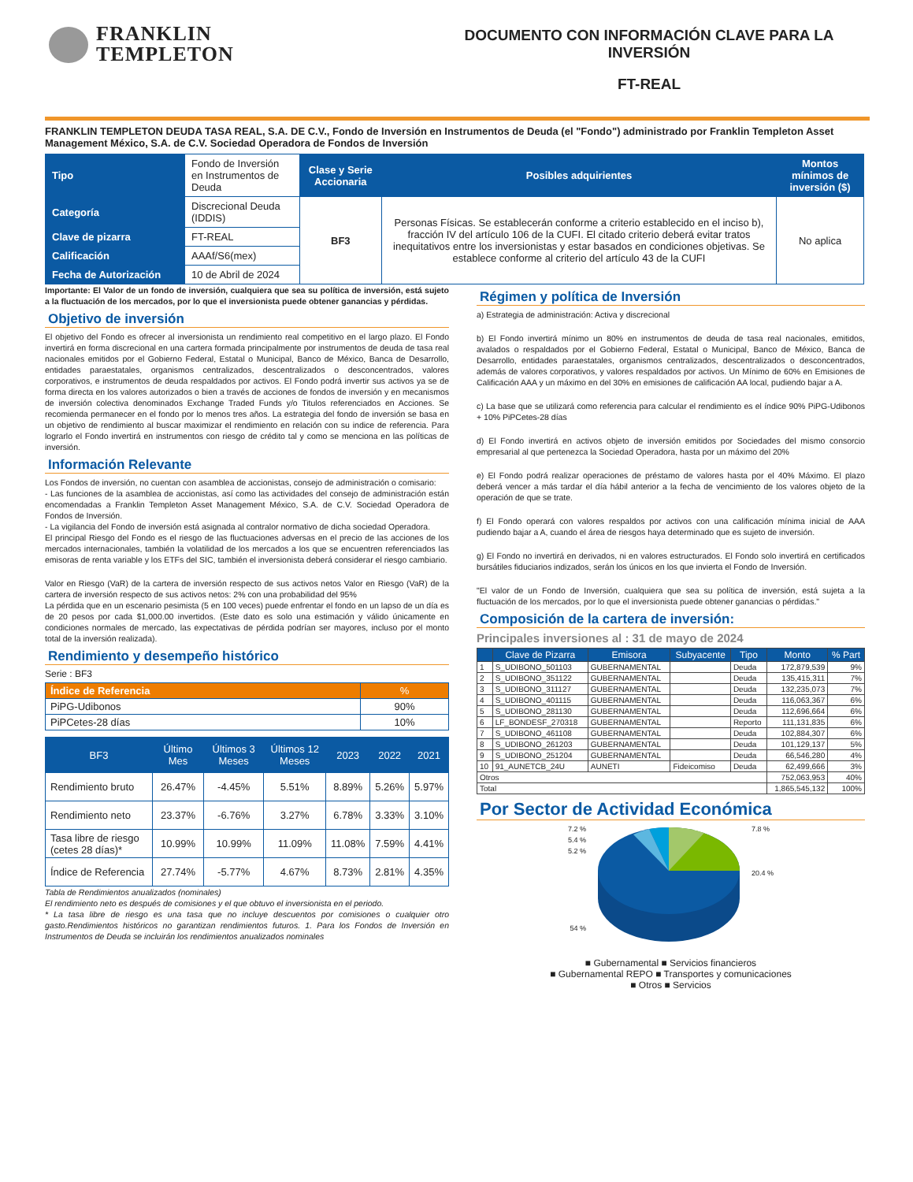FRANKLIN
TEMPLETON
DOCUMENTO CON INFORMACIÓN CLAVE PARA LA INVERSIÓN
FT-REAL
FRANKLIN TEMPLETON DEUDA TASA REAL, S.A. DE C.V., Fondo de Inversión en Instrumentos de Deuda (el "Fondo") administrado por Franklin Templeton Asset Management México, S.A. de C.V. Sociedad Operadora de Fondos de Inversión
| Tipo | Fondo de Inversión en Instrumentos de Deuda | Clase y Serie Accionaria | Posibles adquirientes | Montos mínimos de inversión ($) |
| Categoría | Discrecional Deuda (IDDIS) | BF3 | Personas Físicas. Se establecerán conforme a criterio establecido en el inciso b), fracción IV del artículo 106 de la CUFI. El citado criterio deberá evitar tratos inequitativos entre los inversionistas y estar basados en condiciones objetivas. Se establece conforme al criterio del artículo 43 de la CUFI | No aplica |
| Clave de pizarra | FT-REAL | | | |
| Calificación | AAAf/S6(mex) | | | |
| Fecha de Autorización | 10 de Abril de 2024 | | | |
Importante: El Valor de un fondo de inversión, cualquiera que sea su política de inversión, está sujeto a la fluctuación de los mercados, por lo que el inversionista puede obtener ganancias y pérdidas.
Objetivo de inversión
El objetivo del Fondo es ofrecer al inversionista un rendimiento real competitivo en el largo plazo. El Fondo invertirá en forma discrecional en una cartera formada principalmente por instrumentos de deuda de tasa real nacionales emitidos por el Gobierno Federal, Estatal o Municipal, Banco de México, Banca de Desarrollo, entidades paraestatales, organismos centralizados, descentralizados o desconcentrados, valores corporativos, e instrumentos de deuda respaldados por activos. El Fondo podrá invertir sus activos ya se de forma directa en los valores autorizados o bien a través de acciones de fondos de inversión y en mecanismos de inversión colectiva denominados Exchange Traded Funds y/o Titulos referenciados en Acciones. Se recomienda permanecer en el fondo por lo menos tres años. La estrategia del fondo de inversión se basa en un objetivo de rendimiento al buscar maximizar el rendimiento en relación con su indice de referencia. Para lograrlo el Fondo invertirá en instrumentos con riesgo de crédito tal y como se menciona en las políticas de inversión.
Información Relevante
Los Fondos de inversión, no cuentan con asamblea de accionistas, consejo de administración o comisario:
- Las funciones de la asamblea de accionistas, así como las actividades del consejo de administración están encomendadas a Franklin Templeton Asset Management México, S.A. de C.V. Sociedad Operadora de Fondos de Inversión.
- La vigilancia del Fondo de inversión está asignada al contralor normativo de dicha sociedad Operadora.
El principal Riesgo del Fondo es el riesgo de las fluctuaciones adversas en el precio de las acciones de los mercados internacionales, también la volatilidad de los mercados a los que se encuentren referenciados las emisoras de renta variable y los ETFs del SIC, también el inversionista deberá considerar el riesgo cambiario.
Valor en Riesgo (VaR) de la cartera de inversión respecto de sus activos netos Valor en Riesgo (VaR) de la cartera de inversión respecto de sus activos netos: 2% con una probabilidad del 95%
La pérdida que en un escenario pesimista (5 en 100 veces) puede enfrentar el fondo en un lapso de un día es de 20 pesos por cada $1,000.00 invertidos. (Este dato es solo una estimación y válido únicamente en condiciones normales de mercado, las expectativas de pérdida podrían ser mayores, incluso por el monto total de la inversión realizada).
Rendimiento y desempeño histórico
Serie : BF3
| Índice de Referencia | % |
| --- | --- |
| PiPG-Udibonos | 90% |
| PiPCetes-28 días | 10% |
| BF3 | Último Mes | Últimos 3 Meses | Últimos 12 Meses | 2023 | 2022 | 2021 |
| --- | --- | --- | --- | --- | --- | --- |
| Rendimiento bruto | 26.47% | -4.45% | 5.51% | 8.89% | 5.26% | 5.97% |
| Rendimiento neto | 23.37% | -6.76% | 3.27% | 6.78% | 3.33% | 3.10% |
| Tasa libre de riesgo (cetes 28 días)* | 10.99% | 10.99% | 11.09% | 11.08% | 7.59% | 4.41% |
| Índice de Referencia | 27.74% | -5.77% | 4.67% | 8.73% | 2.81% | 4.35% |
Tabla de Rendimientos anualizados (nominales)
El rendimiento neto es después de comisiones y el que obtuvo el inversionista en el periodo.
* La tasa libre de riesgo es una tasa que no incluye descuentos por comisiones o cualquier otro gasto.Rendimientos históricos no garantizan rendimientos futuros. 1. Para los Fondos de Inversión en Instrumentos de Deuda se incluirán los rendimientos anualizados nominales
Régimen y política de Inversión
a) Estrategia de administración: Activa y discrecional
b) El Fondo invertirá mínimo un 80% en instrumentos de deuda de tasa real nacionales, emitidos, avalados o respaldados por el Gobierno Federal, Estatal o Municipal, Banco de México, Banca de Desarrollo, entidades paraestatales, organismos centralizados, descentralizados o desconcentrados, además de valores corporativos, y valores respaldados por activos. Un Mínimo de 60% en Emisiones de Calificación AAA y un máximo en del 30% en emisiones de calificación AA local, pudiendo bajar a A.
c) La base que se utilizará como referencia para calcular el rendimiento es el índice 90% PiPG-Udibonos + 10% PiPCetes-28 días
d) El Fondo invertirá en activos objeto de inversión emitidos por Sociedades del mismo consorcio empresarial al que pertenezca la Sociedad Operadora, hasta por un máximo del 20%
e) El Fondo podrá realizar operaciones de préstamo de valores hasta por el 40% Máximo. El plazo deberá vencer a más tardar el día hábil anterior a la fecha de vencimiento de los valores objeto de la operación de que se trate.
f) El Fondo operará con valores respaldos por activos con una calificación mínima inicial de AAA pudiendo bajar a A, cuando el área de riesgos haya determinado que es sujeto de inversión.
g) El Fondo no invertirá en derivados, ni en valores estructurados. El Fondo solo invertirá en certificados bursátiles fiduciarios indizados, serán los únicos en los que invierta el Fondo de Inversión.
"El valor de un Fondo de Inversión, cualquiera que sea su política de inversión, está sujeta a la fluctuación de los mercados, por lo que el inversionista puede obtener ganancias o pérdidas."
Composición de la cartera de inversión:
Principales inversiones al : 31 de mayo de 2024
| | Clave de Pizarra | Emisora | Subyacente | Tipo | Monto | % Part |
| --- | --- | --- | --- | --- | --- | --- |
| 1 | S_UDIBONO_501103 | GUBERNAMENTAL | | Deuda | 172,879,539 | 9% |
| 2 | S_UDIBONO_351122 | GUBERNAMENTAL | | Deuda | 135,415,311 | 7% |
| 3 | S_UDIBONO_311127 | GUBERNAMENTAL | | Deuda | 132,235,073 | 7% |
| 4 | S_UDIBONO_401115 | GUBERNAMENTAL | | Deuda | 116,063,367 | 6% |
| 5 | S_UDIBONO_281130 | GUBERNAMENTAL | | Deuda | 112,696,664 | 6% |
| 6 | LF_BONDESF_270318 | GUBERNAMENTAL | | Reporto | 111,131,835 | 6% |
| 7 | S_UDIBONO_461108 | GUBERNAMENTAL | | Deuda | 102,884,307 | 6% |
| 8 | S_UDIBONO_261203 | GUBERNAMENTAL | | Deuda | 101,129,137 | 5% |
| 9 | S_UDIBONO_251204 | GUBERNAMENTAL | | Deuda | 66,546,280 | 4% |
| 10 | 91_AUNETCB_24U | AUNETI | Fideicomiso | Deuda | 62,499,666 | 3% |
| Otros | | | | | 752,063,953 | 40% |
| Total | | | | | 1,865,545,132 | 100% |
Por Sector de Actividad Económica
7.2 %
5.4 %
5.2 %
54 %
7.8 %
20.4 %
■ Gubernamental ■ Servicios financieros
■ Gubernamental REPO ■ Transportes y comunicaciones
■ Otros ■ Servicios